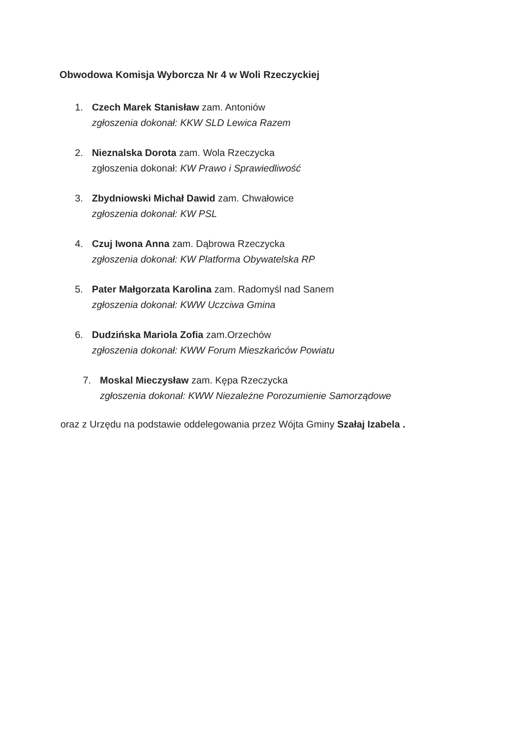Obwodowa Komisja Wyborcza Nr 4 w Woli Rzeczyckiej
1. Czech Marek Stanisław zam. Antoniów
zgłoszenia dokonał: KKW SLD Lewica Razem
2. Nieznalska Dorota zam. Wola Rzeczycka
zgłoszenia dokonał: KW Prawo i Sprawiedliwość
3. Zbydniowski Michał Dawid zam. Chwałowice
zgłoszenia dokonał: KW PSL
4. Czuj Iwona Anna zam. Dąbrowa Rzeczycka
zgłoszenia dokonał: KW Platforma Obywatelska RP
5. Pater Małgorzata Karolina zam. Radomyśl nad Sanem
zgłoszenia dokonał: KWW Uczciwa Gmina
6. Dudzińska Mariola Zofia zam.Orzechów
zgłoszenia dokonał: KWW Forum Mieszkańców Powiatu
7. Moskal Mieczysław zam. Kępa Rzeczycka
zgłoszenia dokonał: KWW Niezależne Porozumienie Samorządowe
oraz z Urzędu na podstawie oddelegowania przez Wójta Gminy Szałaj Izabela .